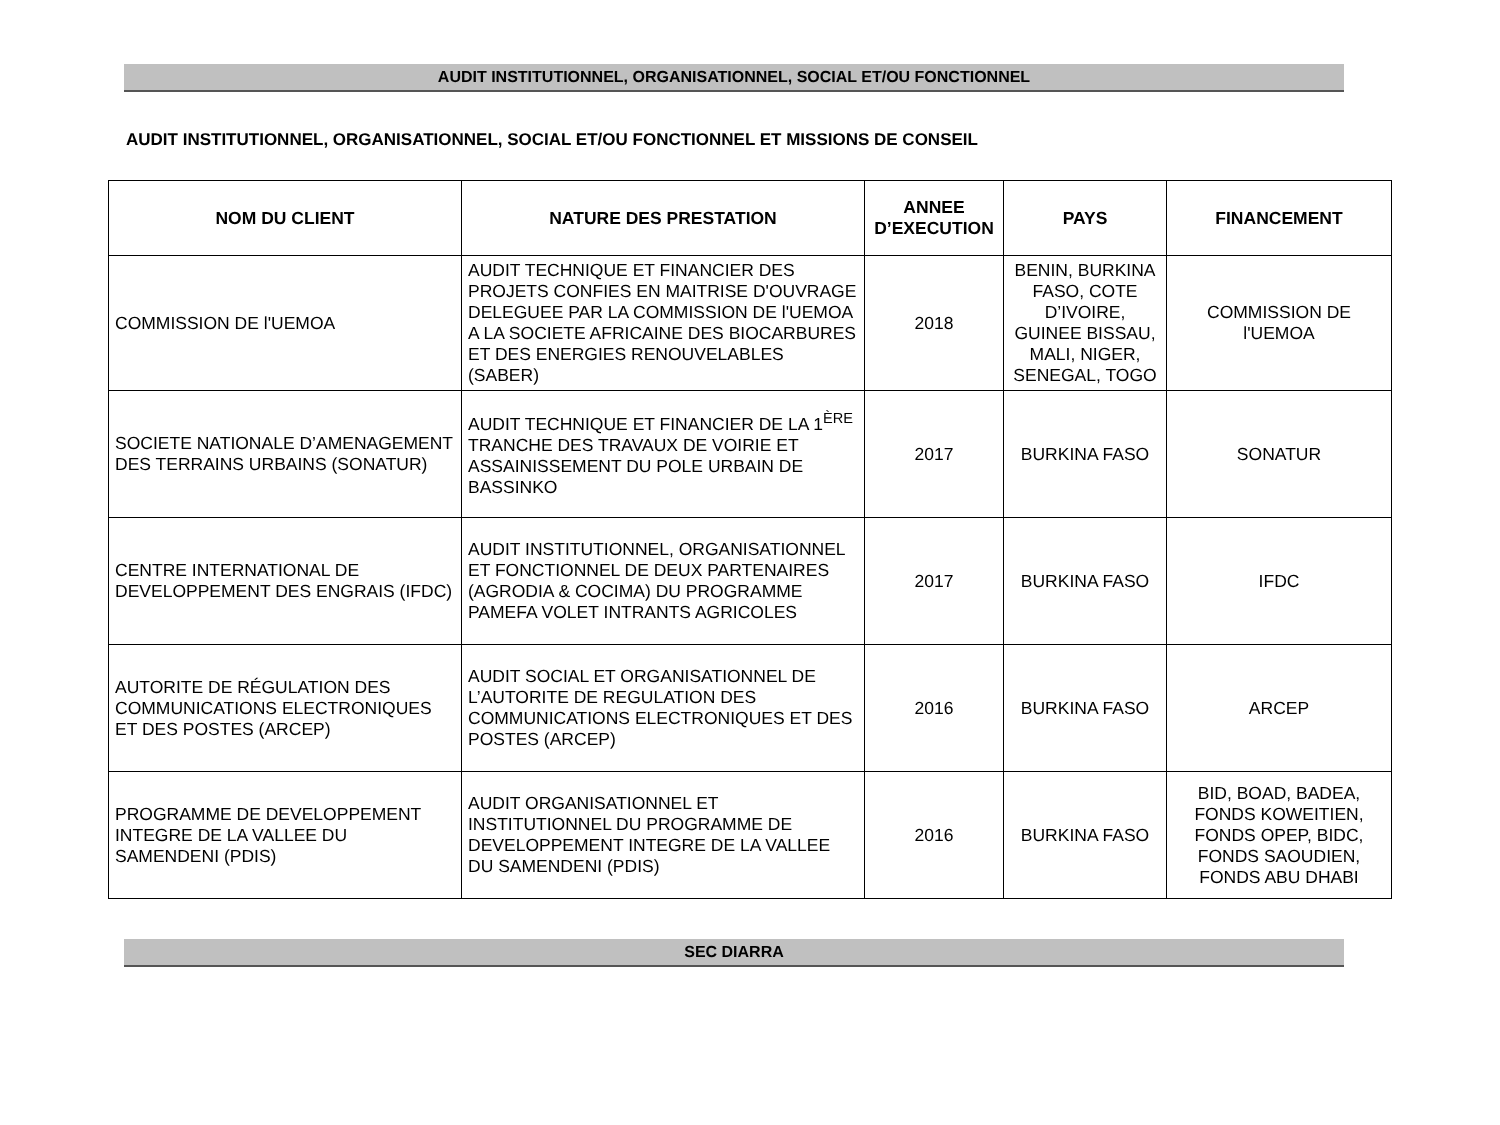AUDIT INSTITUTIONNEL, ORGANISATIONNEL, SOCIAL ET/OU FONCTIONNEL
AUDIT INSTITUTIONNEL, ORGANISATIONNEL, SOCIAL ET/OU FONCTIONNEL ET MISSIONS DE CONSEIL
| NOM DU CLIENT | NATURE DES PRESTATION | ANNEE D’EXECUTION | PAYS | FINANCEMENT |
| --- | --- | --- | --- | --- |
| COMMISSION DE l'UEMOA | AUDIT TECHNIQUE ET FINANCIER DES PROJETS CONFIES EN MAITRISE D'OUVRAGE DELEGUEE PAR LA COMMISSION DE l'UEMOA A LA SOCIETE AFRICAINE DES BIOCARBURES ET DES ENERGIES RENOUVELABLES (SABER) | 2018 | BENIN, BURKINA FASO, COTE D’IVOIRE, GUINEE BISSAU, MALI, NIGER, SENEGAL, TOGO | COMMISSION DE l'UEMOA |
| SOCIETE NATIONALE D’AMENAGEMENT DES TERRAINS URBAINS (SONATUR) | AUDIT TECHNIQUE ET FINANCIER DE LA 1<sup>ÈRE</sup> TRANCHE DES TRAVAUX DE VOIRIE ET ASSAINISSEMENT DU POLE URBAIN DE BASSINKO | 2017 | BURKINA FASO | SONATUR |
| CENTRE INTERNATIONAL DE DEVELOPPEMENT DES ENGRAIS (IFDC) | AUDIT INSTITUTIONNEL, ORGANISATIONNEL ET FONCTIONNEL DE DEUX PARTENAIRES (AGRODIA & COCIMA) DU PROGRAMME PAMEFA VOLET INTRANTS AGRICOLES | 2017 | BURKINA FASO | IFDC |
| AUTORITE DE RÉGULATION DES COMMUNICATIONS ELECTRONIQUES ET DES POSTES (ARCEP) | AUDIT SOCIAL ET ORGANISATIONNEL DE L’AUTORITE DE REGULATION DES COMMUNICATIONS ELECTRONIQUES ET DES POSTES (ARCEP) | 2016 | BURKINA FASO | ARCEP |
| PROGRAMME DE DEVELOPPEMENT INTEGRE DE LA VALLEE DU SAMENDENI (PDIS) | AUDIT ORGANISATIONNEL ET INSTITUTIONNEL DU PROGRAMME DE DEVELOPPEMENT INTEGRE DE LA VALLEE DU SAMENDENI (PDIS) | 2016 | BURKINA FASO | BID, BOAD, BADEA, FONDS KOWEITIEN, FONDS OPEP, BIDC, FONDS SAOUDIEN, FONDS ABU DHABI |
SEC DIARRA